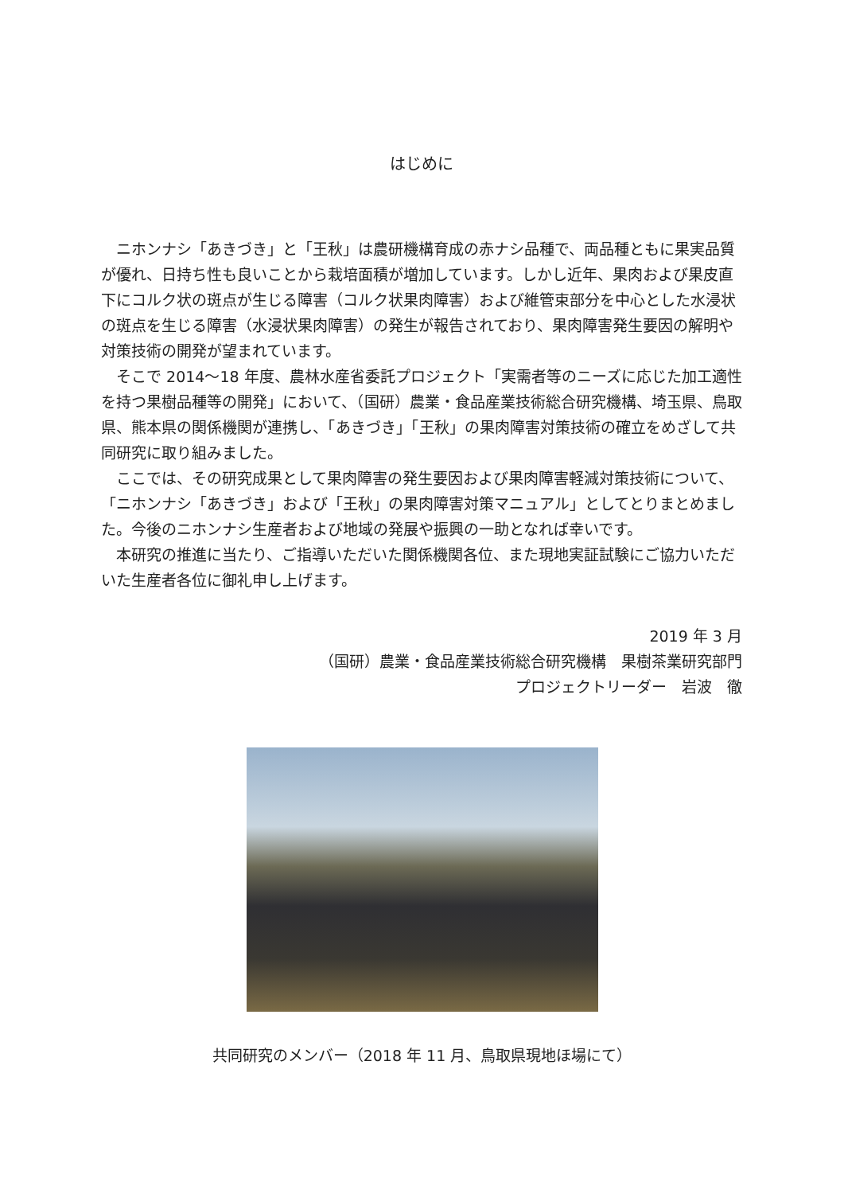はじめに
ニホンナシ「あきづき」と「王秋」は農研機構育成の赤ナシ品種で、両品種ともに果実品質が優れ、日持ち性も良いことから栽培面積が増加しています。しかし近年、果肉および果皮直下にコルク状の斑点が生じる障害（コルク状果肉障害）および維管束部分を中心とした水浸状の斑点を生じる障害（水浸状果肉障害）の発生が報告されており、果肉障害発生要因の解明や対策技術の開発が望まれています。
そこで 2014～18 年度、農林水産省委託プロジェクト「実需者等のニーズに応じた加工適性を持つ果樹品種等の開発」において、（国研）農業・食品産業技術総合研究機構、埼玉県、鳥取県、熊本県の関係機関が連携し、「あきづき」「王秋」の果肉障害対策技術の確立をめざして共同研究に取り組みました。
ここでは、その研究成果として果肉障害の発生要因および果肉障害軽減対策技術について、「ニホンナシ「あきづき」および「王秋」の果肉障害対策マニュアル」としてとりまとめました。今後のニホンナシ生産者および地域の発展や振興の一助となれば幸いです。
本研究の推進に当たり、ご指導いただいた関係機関各位、また現地実証試験にご協力いただいた生産者各位に御礼申し上げます。
2019 年 3 月
（国研）農業・食品産業技術総合研究機構　果樹茶業研究部門
プロジェクトリーダー　岩波　徹
共同研究のメンバー（2018 年 11 月、鳥取県現地ほ場にて）